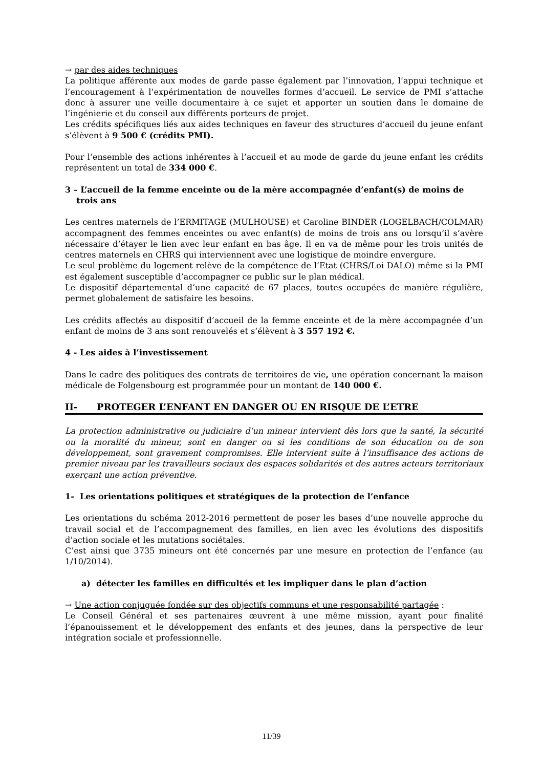→ par des aides techniques
La politique afférente aux modes de garde passe également par l’innovation, l’appui technique et l’encouragement à l’expérimentation de nouvelles formes d’accueil. Le service de PMI s’attache donc à assurer une veille documentaire à ce sujet et apporter un soutien dans le domaine de l’ingénierie et du conseil aux différents porteurs de projet.
Les crédits spécifiques liés aux aides techniques en faveur des structures d’accueil du jeune enfant s’élèvent à 9 500 € (crédits PMI).
Pour l’ensemble des actions inhérentes à l’accueil et au mode de garde du jeune enfant les crédits représentent un total de 334 000 €.
3 – L’accueil de la femme enceinte ou de la mère accompagnée d’enfant(s) de moins de
trois ans
Les centres maternels de l’ERMITAGE (MULHOUSE) et Caroline BINDER (LOGELBACH/COLMAR) accompagnent des femmes enceintes ou avec enfant(s) de moins de trois ans ou lorsqu’il s’avère nécessaire d’étayer le lien avec leur enfant en bas âge. Il en va de même pour les trois unités de centres maternels en CHRS qui interviennent avec une logistique de moindre envergure.
Le seul problème du logement relève de la compétence de l’Etat (CHRS/Loi DALO) même si la PMI est également susceptible d’accompagner ce public sur le plan médical.
Le dispositif départemental d’une capacité de 67 places, toutes occupées de manière régulière, permet globalement de satisfaire les besoins.
Les crédits affectés au dispositif d’accueil de la femme enceinte et de la mère accompagnée d’un enfant de moins de 3 ans sont renouvelés et s’élèvent à 3 557 192 €.
4 - Les aides à l’investissement
Dans le cadre des politiques des contrats de territoires de vie, une opération concernant la maison médicale de Folgensbourg est programmée pour un montant de 140 000 €.
II- PROTEGER L’ENFANT EN DANGER OU EN RISQUE DE L’ETRE
La protection administrative ou judiciaire d’un mineur intervient dès lors que la santé, la sécurité ou la moralité du mineur, sont en danger ou si les conditions de son éducation ou de son développement, sont gravement compromises. Elle intervient suite à l’insuffisance des actions de premier niveau par les travailleurs sociaux des espaces solidarités et des autres acteurs territoriaux exerçant une action préventive.
1- Les orientations politiques et stratégiques de la protection de l’enfance
Les orientations du schéma 2012-2016 permettent de poser les bases d’une nouvelle approche du travail social et de l’accompagnement des familles, en lien avec les évolutions des dispositifs d’action sociale et les mutations sociétales.
C’est ainsi que 3735 mineurs ont été concernés par une mesure en protection de l’enfance (au 1/10/2014).
a) détecter les familles en difficultés et les impliquer dans le plan d’action
→ Une action conjuguée fondée sur des objectifs communs et une responsabilité partagée :
Le Conseil Général et ses partenaires œuvrent à une même mission, ayant pour finalité l’épanouissement et le développement des enfants et des jeunes, dans la perspective de leur intégration sociale et professionnelle.
11/39